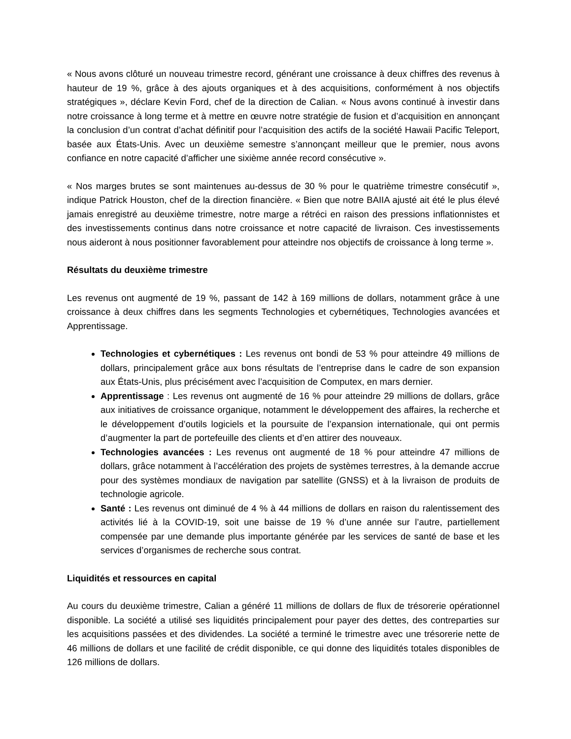« Nous avons clôturé un nouveau trimestre record, générant une croissance à deux chiffres des revenus à hauteur de 19 %, grâce à des ajouts organiques et à des acquisitions, conformément à nos objectifs stratégiques », déclare Kevin Ford, chef de la direction de Calian. « Nous avons continué à investir dans notre croissance à long terme et à mettre en œuvre notre stratégie de fusion et d’acquisition en annonçant la conclusion d’un contrat d’achat définitif pour l’acquisition des actifs de la société Hawaii Pacific Teleport, basée aux États-Unis. Avec un deuxième semestre s’annonçant meilleur que le premier, nous avons confiance en notre capacité d’afficher une sixième année record consécutive ».
« Nos marges brutes se sont maintenues au-dessus de 30 % pour le quatrième trimestre consécutif », indique Patrick Houston, chef de la direction financière. « Bien que notre BAIIA ajusté ait été le plus élevé jamais enregistré au deuxième trimestre, notre marge a rétréci en raison des pressions inflationnistes et des investissements continus dans notre croissance et notre capacité de livraison. Ces investissements nous aideront à nous positionner favorablement pour atteindre nos objectifs de croissance à long terme ».
Résultats du deuxième trimestre
Les revenus ont augmenté de 19 %, passant de 142 à 169 millions de dollars, notamment grâce à une croissance à deux chiffres dans les segments Technologies et cybernétiques, Technologies avancées et Apprentissage.
Technologies et cybernétiques : Les revenus ont bondi de 53 % pour atteindre 49 millions de dollars, principalement grâce aux bons résultats de l’entreprise dans le cadre de son expansion aux États-Unis, plus précisément avec l’acquisition de Computex, en mars dernier.
Apprentissage : Les revenus ont augmenté de 16 % pour atteindre 29 millions de dollars, grâce aux initiatives de croissance organique, notamment le développement des affaires, la recherche et le développement d’outils logiciels et la poursuite de l’expansion internationale, qui ont permis d’augmenter la part de portefeuille des clients et d’en attirer des nouveaux.
Technologies avancées : Les revenus ont augmenté de 18 % pour atteindre 47 millions de dollars, grâce notamment à l’accélération des projets de systèmes terrestres, à la demande accrue pour des systèmes mondiaux de navigation par satellite (GNSS) et à la livraison de produits de technologie agricole.
Santé : Les revenus ont diminué de 4 % à 44 millions de dollars en raison du ralentissement des activités lié à la COVID-19, soit une baisse de 19 % d’une année sur l’autre, partiellement compensée par une demande plus importante générée par les services de santé de base et les services d’organismes de recherche sous contrat.
Liquidités et ressources en capital
Au cours du deuxième trimestre, Calian a généré 11 millions de dollars de flux de trésorerie opérationnel disponible. La société a utilisé ses liquidités principalement pour payer des dettes, des contreparties sur les acquisitions passées et des dividendes. La société a terminé le trimestre avec une trésorerie nette de 46 millions de dollars et une facilité de crédit disponible, ce qui donne des liquidités totales disponibles de 126 millions de dollars.